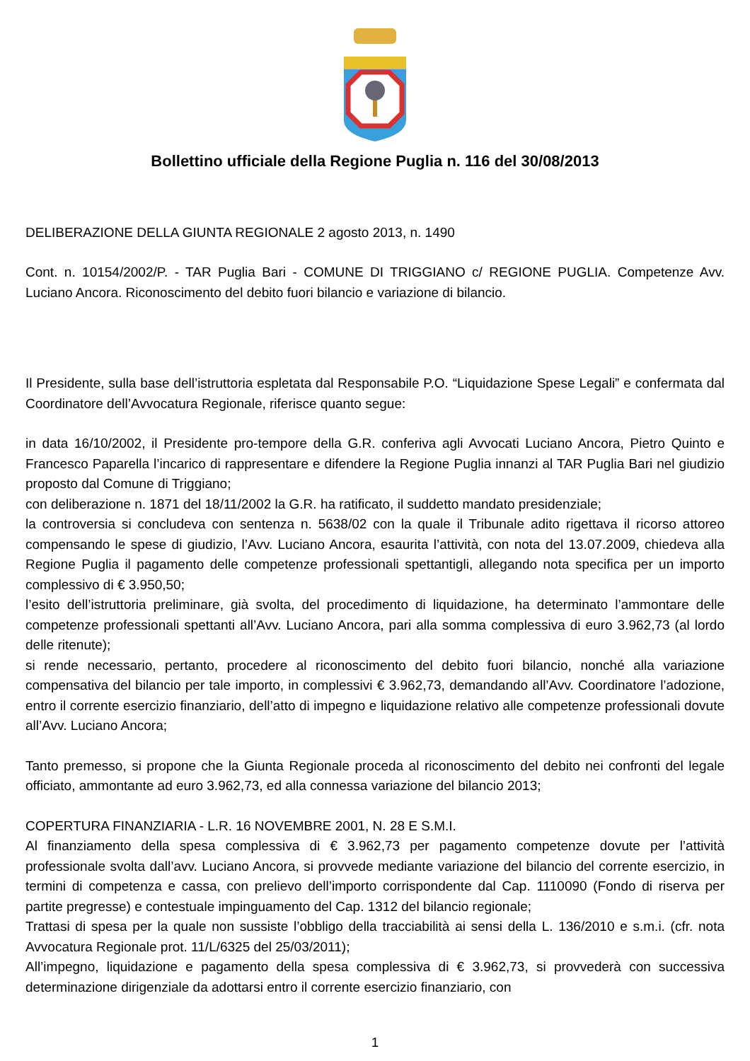Bollettino ufficiale della Regione Puglia n. 116 del 30/08/2013
DELIBERAZIONE DELLA GIUNTA REGIONALE 2 agosto 2013, n. 1490
Cont. n. 10154/2002/P. - TAR Puglia Bari - COMUNE DI TRIGGIANO c/ REGIONE PUGLIA. Competenze Avv. Luciano Ancora. Riconoscimento del debito fuori bilancio e variazione di bilancio.
Il Presidente, sulla base dell’istruttoria espletata dal Responsabile P.O. “Liquidazione Spese Legali” e confermata dal Coordinatore dell’Avvocatura Regionale, riferisce quanto segue:
in data 16/10/2002, il Presidente pro-tempore della G.R. conferiva agli Avvocati Luciano Ancora, Pietro Quinto e Francesco Paparella l’incarico di rappresentare e difendere la Regione Puglia innanzi al TAR Puglia Bari nel giudizio proposto dal Comune di Triggiano;
con deliberazione n. 1871 del 18/11/2002 la G.R. ha ratificato, il suddetto mandato presidenziale;
la controversia si concludeva con sentenza n. 5638/02 con la quale il Tribunale adito rigettava il ricorso attoreo compensando le spese di giudizio, l’Avv. Luciano Ancora, esaurita l’attività, con nota del 13.07.2009, chiedeva alla Regione Puglia il pagamento delle competenze professionali spettantigli, allegando nota specifica per un importo complessivo di € 3.950,50;
l’esito dell’istruttoria preliminare, già svolta, del procedimento di liquidazione, ha determinato l’ammontare delle competenze professionali spettanti all’Avv. Luciano Ancora, pari alla somma complessiva di euro 3.962,73 (al lordo delle ritenute);
si rende necessario, pertanto, procedere al riconoscimento del debito fuori bilancio, nonché alla variazione compensativa del bilancio per tale importo, in complessivi € 3.962,73, demandando all’Avv. Coordinatore l’adozione, entro il corrente esercizio finanziario, dell’atto di impegno e liquidazione relativo alle competenze professionali dovute all’Avv. Luciano Ancora;
Tanto premesso, si propone che la Giunta Regionale proceda al riconoscimento del debito nei confronti del legale officiato, ammontante ad euro 3.962,73, ed alla connessa variazione del bilancio 2013;
COPERTURA FINANZIARIA - L.R. 16 NOVEMBRE 2001, N. 28 E S.M.I.
Al finanziamento della spesa complessiva di € 3.962,73 per pagamento competenze dovute per l’attività professionale svolta dall’avv. Luciano Ancora, si provvede mediante variazione del bilancio del corrente esercizio, in termini di competenza e cassa, con prelievo dell’importo corrispondente dal Cap. 1110090 (Fondo di riserva per partite pregresse) e contestuale impinguamento del Cap. 1312 del bilancio regionale;
Trattasi di spesa per la quale non sussiste l’obbligo della tracciabilità ai sensi della L. 136/2010 e s.m.i. (cfr. nota Avvocatura Regionale prot. 11/L/6325 del 25/03/2011);
All’impegno, liquidazione e pagamento della spesa complessiva di € 3.962,73, si provvederà con successiva determinazione dirigenziale da adottarsi entro il corrente esercizio finanziario, con
1